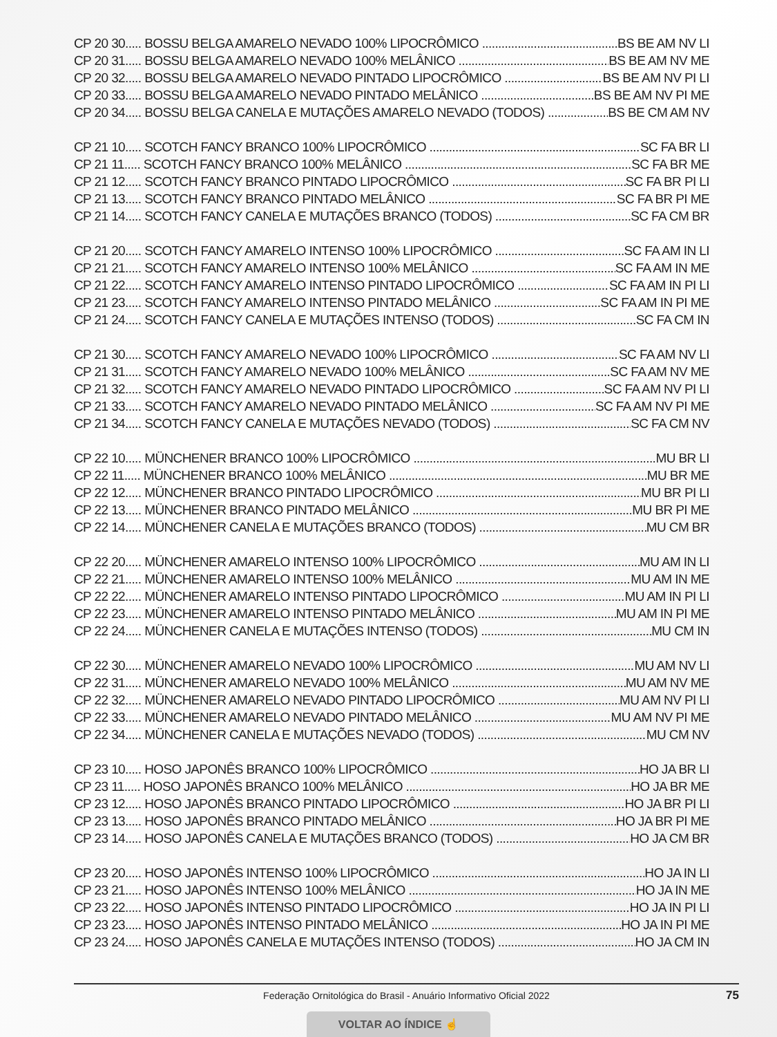CP 20 30..... BOSSU BELGA AMARELO NEVADO 100% LIPOCRÔMICO BS BE AM NV LI
CP 20 31..... BOSSU BELGA AMARELO NEVADO 100% MELÂNICO BS BE AM NV ME
CP 20 32..... BOSSU BELGA AMARELO NEVADO PINTADO LIPOCRÔMICO BS BE AM NV PI LI
CP 20 33..... BOSSU BELGA AMARELO NEVADO PINTADO MELÂNICO BS BE AM NV PI ME
CP 20 34..... BOSSU BELGA CANELA E MUTAÇÕES AMARELO NEVADO (TODOS) BS BE CM AM NV
CP 21 10..... SCOTCH FANCY BRANCO 100% LIPOCRÔMICO SC FA BR LI
CP 21 11..... SCOTCH FANCY BRANCO 100% MELÂNICO SC FA BR ME
CP 21 12..... SCOTCH FANCY BRANCO PINTADO LIPOCRÔMICO SC FA BR PI LI
CP 21 13..... SCOTCH FANCY BRANCO PINTADO MELÂNICO SC FA BR PI ME
CP 21 14..... SCOTCH FANCY CANELA E MUTAÇÕES BRANCO (TODOS) SC FA CM BR
CP 21 20..... SCOTCH FANCY AMARELO INTENSO 100% LIPOCRÔMICO SC FA AM IN LI
CP 21 21..... SCOTCH FANCY AMARELO INTENSO 100% MELÂNICO SC FA AM IN ME
CP 21 22..... SCOTCH FANCY AMARELO INTENSO PINTADO LIPOCRÔMICO SC FA AM IN PI LI
CP 21 23..... SCOTCH FANCY AMARELO INTENSO PINTADO MELÂNICO SC FA AM IN PI ME
CP 21 24..... SCOTCH FANCY CANELA E MUTAÇÕES INTENSO (TODOS) SC FA CM IN
CP 21 30..... SCOTCH FANCY AMARELO NEVADO 100% LIPOCRÔMICO SC FA AM NV LI
CP 21 31..... SCOTCH FANCY AMARELO NEVADO 100% MELÂNICO SC FA AM NV ME
CP 21 32..... SCOTCH FANCY AMARELO NEVADO PINTADO LIPOCRÔMICO SC FA AM NV PI LI
CP 21 33..... SCOTCH FANCY AMARELO NEVADO PINTADO MELÂNICO SC FA AM NV PI ME
CP 21 34..... SCOTCH FANCY CANELA E MUTAÇÕES NEVADO (TODOS) SC FA CM NV
CP 22 10..... MÜNCHENER BRANCO 100% LIPOCRÔMICO MU BR LI
CP 22 11..... MÜNCHENER BRANCO 100% MELÂNICO MU BR ME
CP 22 12..... MÜNCHENER BRANCO PINTADO LIPOCRÔMICO MU BR PI LI
CP 22 13..... MÜNCHENER BRANCO PINTADO MELÂNICO MU BR PI ME
CP 22 14..... MÜNCHENER CANELA E MUTAÇÕES BRANCO (TODOS) MU CM BR
CP 22 20..... MÜNCHENER AMARELO INTENSO 100% LIPOCRÔMICO MU AM IN LI
CP 22 21..... MÜNCHENER AMARELO INTENSO 100% MELÂNICO MU AM IN ME
CP 22 22..... MÜNCHENER AMARELO INTENSO PINTADO LIPOCRÔMICO MU AM IN PI LI
CP 22 23..... MÜNCHENER AMARELO INTENSO PINTADO MELÂNICO MU AM IN PI ME
CP 22 24..... MÜNCHENER CANELA E MUTAÇÕES INTENSO (TODOS) MU CM IN
CP 22 30..... MÜNCHENER AMARELO NEVADO 100% LIPOCRÔMICO MU AM NV LI
CP 22 31..... MÜNCHENER AMARELO NEVADO 100% MELÂNICO MU AM NV ME
CP 22 32..... MÜNCHENER AMARELO NEVADO PINTADO LIPOCRÔMICO MU AM NV PI LI
CP 22 33..... MÜNCHENER AMARELO NEVADO PINTADO MELÂNICO MU AM NV PI ME
CP 22 34..... MÜNCHENER CANELA E MUTAÇÕES NEVADO (TODOS) MU CM NV
CP 23 10..... HOSO JAPONÊS BRANCO 100% LIPOCRÔMICO HO JA BR LI
CP 23 11..... HOSO JAPONÊS BRANCO 100% MELÂNICO HO JA BR ME
CP 23 12..... HOSO JAPONÊS BRANCO PINTADO LIPOCRÔMICO HO JA BR PI LI
CP 23 13..... HOSO JAPONÊS BRANCO PINTADO MELÂNICO HO JA BR PI ME
CP 23 14..... HOSO JAPONÊS CANELA E MUTAÇÕES BRANCO (TODOS) HO JA CM BR
CP 23 20..... HOSO JAPONÊS INTENSO 100% LIPOCRÔMICO HO JA IN LI
CP 23 21..... HOSO JAPONÊS INTENSO 100% MELÂNICO HO JA IN ME
CP 23 22..... HOSO JAPONÊS INTENSO PINTADO LIPOCRÔMICO HO JA IN PI LI
CP 23 23..... HOSO JAPONÊS INTENSO PINTADO MELÂNICO HO JA IN PI ME
CP 23 24..... HOSO JAPONÊS CANELA E MUTAÇÕES INTENSO (TODOS) HO JA CM IN
Federação Ornitológica do Brasil - Anuário Informativo Oficial 2022 75
VOLTAR AO ÍNDICE ☝